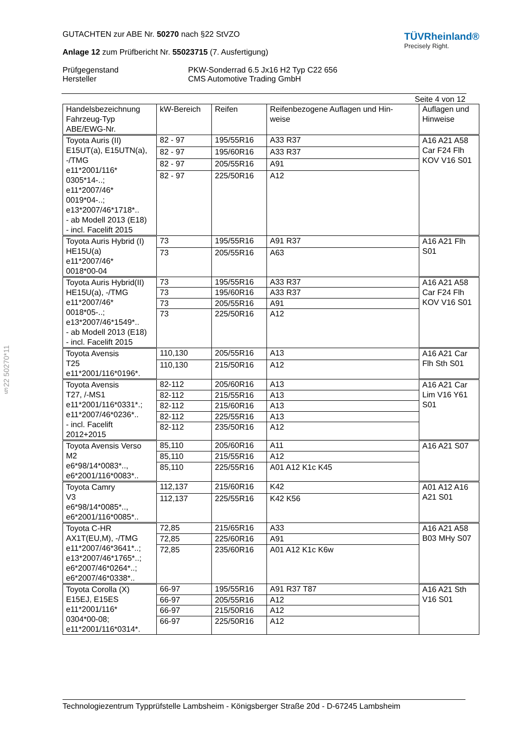§22 50270*11
GUTACHTEN zur ABE Nr. 50270 nach §22 StVZO
Anlage 12 zum Prüfbericht Nr. 55023715 (7. Ausfertigung)
TÜVRheinland®
Precisely Right.
Prüfgegenstand
Hersteller
PKW-Sonderrad 6.5 Jx16 H2 Typ C22 656
CMS Automotive Trading GmbH
Seite 4 von 12
| Handelsbezeichnung Fahrzeug-Typ ABE/EWG-Nr. | kW-Bereich | Reifen | Reifenbezogene Auflagen und Hin- weise | Auflagen und Hinweise |
| --- | --- | --- | --- | --- |
| Toyota Auris (II) E15UT(a), E15UTN(a), -/TMG e11*2001/116* 0305*14-..; e11*2007/46* 0019*04-..; e13*2007/46*1718*.. - ab Modell 2013 (E18) - incl. Facelift 2015 | 82 - 97 | 195/55R16 | A33 R37 | A16 A21 A58 Car F24 Flh KOV V16 S01 |
| | 82 - 97 | 195/60R16 | A33 R37 | |
| | 82 - 97 | 205/55R16 | A91 | |
| | 82 - 97 | 225/50R16 | A12 | |
| Toyota Auris Hybrid (I) HE15U(a) e11*2007/46* 0018*00-04 | 73 | 195/55R16 | A91 R37 | A16 A21 Flh S01 |
| | 73 | 205/55R16 | A63 | |
| Toyota Auris Hybrid(II) HE15U(a), -/TMG e11*2007/46* 0018*05-..; e13*2007/46*1549*.. - ab Modell 2013 (E18) - incl. Facelift 2015 | 73 | 195/55R16 | A33 R37 | A16 A21 A58 Car F24 Flh KOV V16 S01 |
| | 73 | 195/60R16 | A33 R37 | |
| | 73 | 205/55R16 | A91 | |
| | 73 | 225/50R16 | A12 | |
| Toyota Avensis T25 e11*2001/116*0196*. | 110,130 | 205/55R16 | A13 | A16 A21 Car Flh Sth S01 |
| | 110,130 | 215/50R16 | A12 | |
| Toyota Avensis T27, /-MS1 e11*2001/116*0331*.; e11*2007/46*0236*.. - incl. Facelift 2012+2015 | 82-112 | 205/60R16 | A13 | A16 A21 Car Lim V16 Y61 S01 |
| | 82-112 | 215/55R16 | A13 | |
| | 82-112 | 215/60R16 | A13 | |
| | 82-112 | 225/55R16 | A13 | |
| | 82-112 | 235/50R16 | A12 | |
| Toyota Avensis Verso M2 e6*98/14*0083*.., e6*2001/116*0083*.. | 85,110 | 205/60R16 | A11 | A16 A21 S07 |
| | 85,110 | 215/55R16 | A12 | |
| | 85,110 | 225/55R16 | A01 A12 K1c K45 | |
| Toyota Camry V3 e6*98/14*0085*.., e6*2001/116*0085*.. | 112,137 | 215/60R16 | K42 | A01 A12 A16 A21 S01 |
| | 112,137 | 225/55R16 | K42 K56 | |
| Toyota C-HR AX1T(EU,M), -/TMG e11*2007/46*3641*..; e13*2007/46*1765*..; e6*2007/46*0264*..; e6*2007/46*0338*.. | 72,85 | 215/65R16 | A33 | A16 A21 A58 B03 MHy S07 |
| | 72,85 | 225/60R16 | A91 | |
| | 72,85 | 235/60R16 | A01 A12 K1c K6w | |
| Toyota Corolla (X) E15EJ, E15ES e11*2001/116* 0304*00-08; e11*2001/116*0314*. | 66-97 | 195/55R16 | A91 R37 T87 | A16 A21 Sth V16 S01 |
| | 66-97 | 205/55R16 | A12 | |
| | 66-97 | 215/50R16 | A12 | |
| | 66-97 | 225/50R16 | A12 | |
Technologiezentrum Typprüfstelle Lambsheim - Königsberger Straße 20d - D-67245 Lambsheim